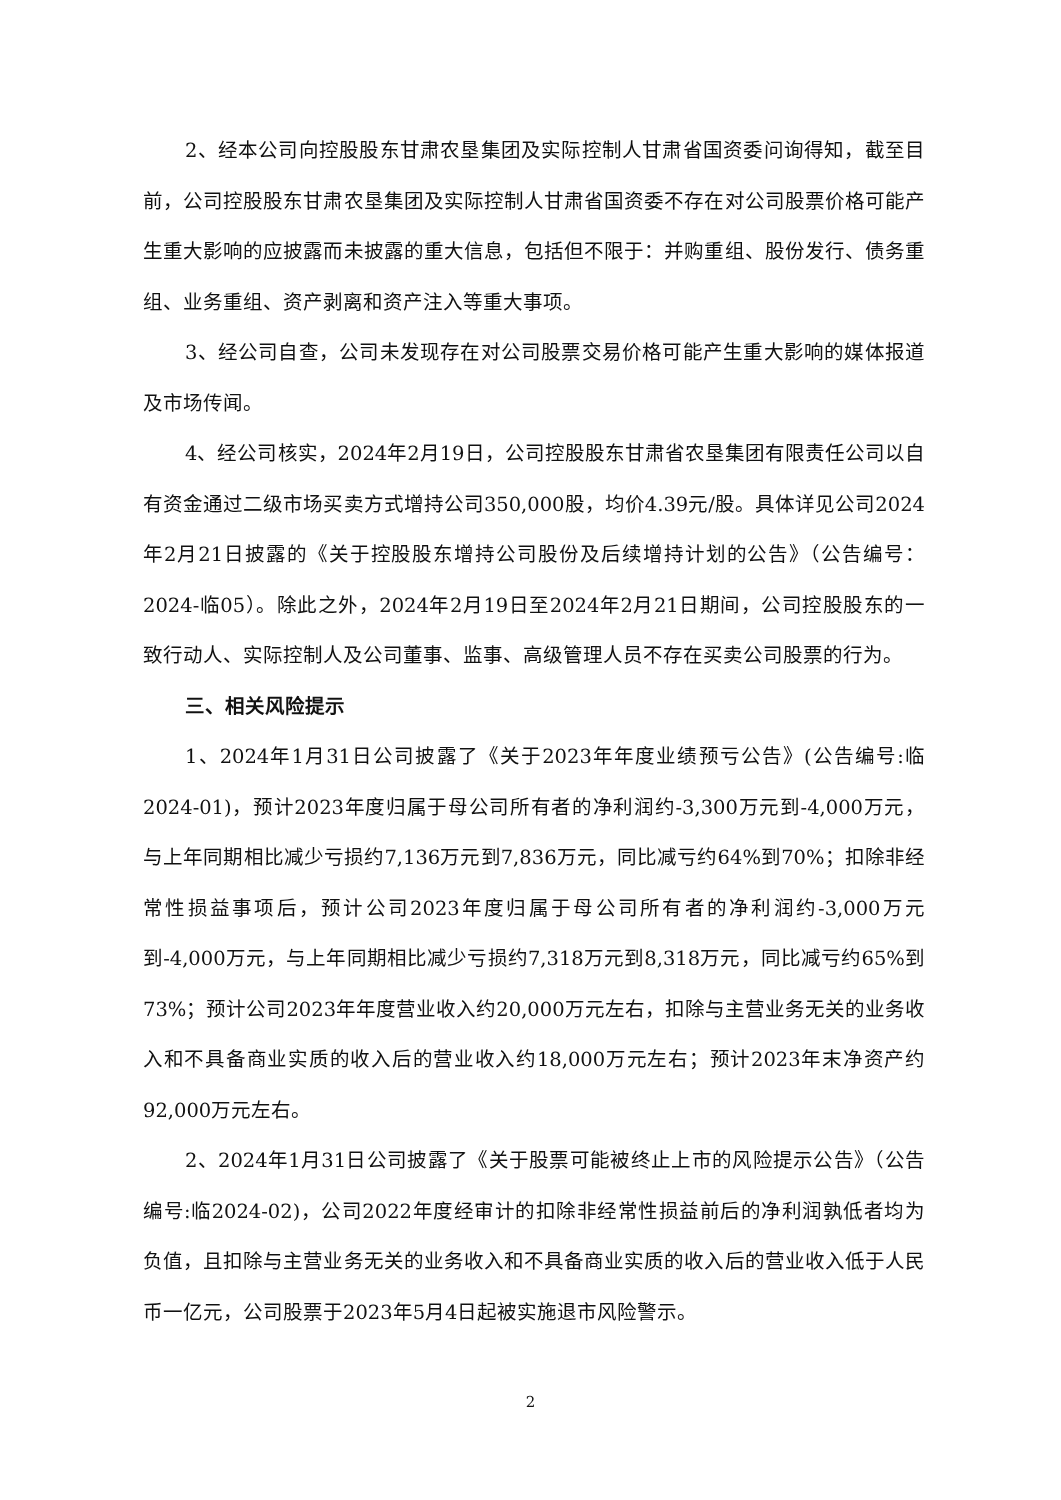2、经本公司向控股股东甘肃农垦集团及实际控制人甘肃省国资委问询得知，截至目前，公司控股股东甘肃农垦集团及实际控制人甘肃省国资委不存在对公司股票价格可能产生重大影响的应披露而未披露的重大信息，包括但不限于：并购重组、股份发行、债务重组、业务重组、资产剥离和资产注入等重大事项。
3、经公司自查，公司未发现存在对公司股票交易价格可能产生重大影响的媒体报道及市场传闻。
4、经公司核实，2024年2月19日，公司控股股东甘肃省农垦集团有限责任公司以自有资金通过二级市场买卖方式增持公司350,000股，均价4.39元/股。具体详见公司2024年2月21日披露的《关于控股股东增持公司股份及后续增持计划的公告》（公告编号：2024-临05）。除此之外，2024年2月19日至2024年2月21日期间，公司控股股东的一致行动人、实际控制人及公司董事、监事、高级管理人员不存在买卖公司股票的行为。
三、相关风险提示
1、2024年1月31日公司披露了《关于2023年年度业绩预亏公告》(公告编号:临2024-01)，预计2023年度归属于母公司所有者的净利润约-3,300万元到-4,000万元，与上年同期相比减少亏损约7,136万元到7,836万元，同比减亏约64%到70%；扣除非经常性损益事项后，预计公司2023年度归属于母公司所有者的净利润约-3,000万元到-4,000万元，与上年同期相比减少亏损约7,318万元到8,318万元，同比减亏约65%到73%；预计公司2023年年度营业收入约20,000万元左右，扣除与主营业务无关的业务收入和不具备商业实质的收入后的营业收入约18,000万元左右；预计2023年末净资产约92,000万元左右。
2、2024年1月31日公司披露了《关于股票可能被终止上市的风险提示公告》（公告编号:临2024-02)，公司2022年度经审计的扣除非经常性损益前后的净利润孰低者均为负值，且扣除与主营业务无关的业务收入和不具备商业实质的收入后的营业收入低于人民币一亿元，公司股票于2023年5月4日起被实施退市风险警示。
2